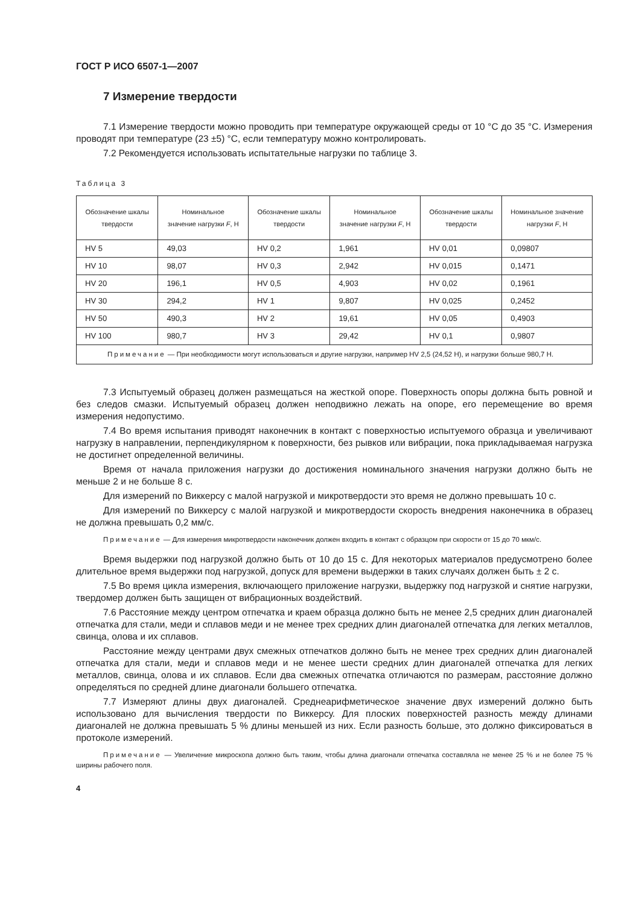ГОСТ Р ИСО 6507-1—2007
7 Измерение твердости
7.1 Измерение твердости можно проводить при температуре окружающей среды от 10 °С до 35 °С. Измерения проводят при температуре (23 ±5) °С, если температуру можно контролировать.
7.2 Рекомендуется использовать испытательные нагрузки по таблице 3.
Таблица 3
| Обозначение шкалы твердости | Номинальное значение нагрузки F , Н | Обозначение шкалы твердости | Номинальное значение нагрузки F , Н | Обозначение шкалы твердости | Номинальное значение нагрузки F , Н |
| --- | --- | --- | --- | --- | --- |
| HV 5 | 49,03 | HV 0,2 | 1,961 | HV 0,01 | 0,09807 |
| HV 10 | 98,07 | HV 0,3 | 2,942 | HV 0,015 | 0,1471 |
| HV 20 | 196,1 | HV 0,5 | 4,903 | HV 0,02 | 0,1961 |
| HV 30 | 294,2 | HV 1 | 9,807 | HV 0,025 | 0,2452 |
| HV 50 | 490,3 | HV 2 | 19,61 | HV 0,05 | 0,4903 |
| HV 100 | 980,7 | HV 3 | 29,42 | HV 0,1 | 0,9807 |
| Примечание — При необходимости могут использоваться и другие нагрузки, например HV 2,5 (24,52 Н), и нагрузки больше 980,7 Н. | | | | | |
7.3 Испытуемый образец должен размещаться на жесткой опоре. Поверхность опоры должна быть ровной и без следов смазки. Испытуемый образец должен неподвижно лежать на опоре, его перемещение во время измерения недопустимо.
7.4 Во время испытания приводят наконечник в контакт с поверхностью испытуемого образца и увеличивают нагрузку в направлении, перпендикулярном к поверхности, без рывков или вибрации, пока прикладываемая нагрузка не достигнет определенной величины.
Время от начала приложения нагрузки до достижения номинального значения нагрузки должно быть не меньше 2 и не больше 8 с.
Для измерений по Виккерсу с малой нагрузкой и микротвердости это время не должно превышать 10 с.
Для измерений по Виккерсу с малой нагрузкой и микротвердости скорость внедрения наконечника в образец не должна превышать 0,2 мм/с.
Примечание — Для измерения микротвердости наконечник должен входить в контакт с образцом при скорости от 15 до 70 мкм/с.
Время выдержки под нагрузкой должно быть от 10 до 15 с. Для некоторых материалов предусмотрено более длительное время выдержки под нагрузкой, допуск для времени выдержки в таких случаях должен быть ± 2 с.
7.5 Во время цикла измерения, включающего приложение нагрузки, выдержку под нагрузкой и снятие нагрузки, твердомер должен быть защищен от вибрационных воздействий.
7.6 Расстояние между центром отпечатка и краем образца должно быть не менее 2,5 средних длин диагоналей отпечатка для стали, меди и сплавов меди и не менее трех средних длин диагоналей отпечатка для легких металлов, свинца, олова и их сплавов.
Расстояние между центрами двух смежных отпечатков должно быть не менее трех средних длин диагоналей отпечатка для стали, меди и сплавов меди и не менее шести средних длин диагоналей отпечатка для легких металлов, свинца, олова и их сплавов. Если два смежных отпечатка отличаются по размерам, расстояние должно определяться по средней длине диагонали большего отпечатка.
7.7 Измеряют длины двух диагоналей. Среднеарифметическое значение двух измерений должно быть использовано для вычисления твердости по Виккерсу. Для плоских поверхностей разность между длинами диагоналей не должна превышать 5 % длины меньшей из них. Если разность больше, это должно фиксироваться в протоколе измерений.
Примечание — Увеличение микроскопа должно быть таким, чтобы длина диагонали отпечатка составляла не менее 25 % и не более 75 % ширины рабочего поля.
4